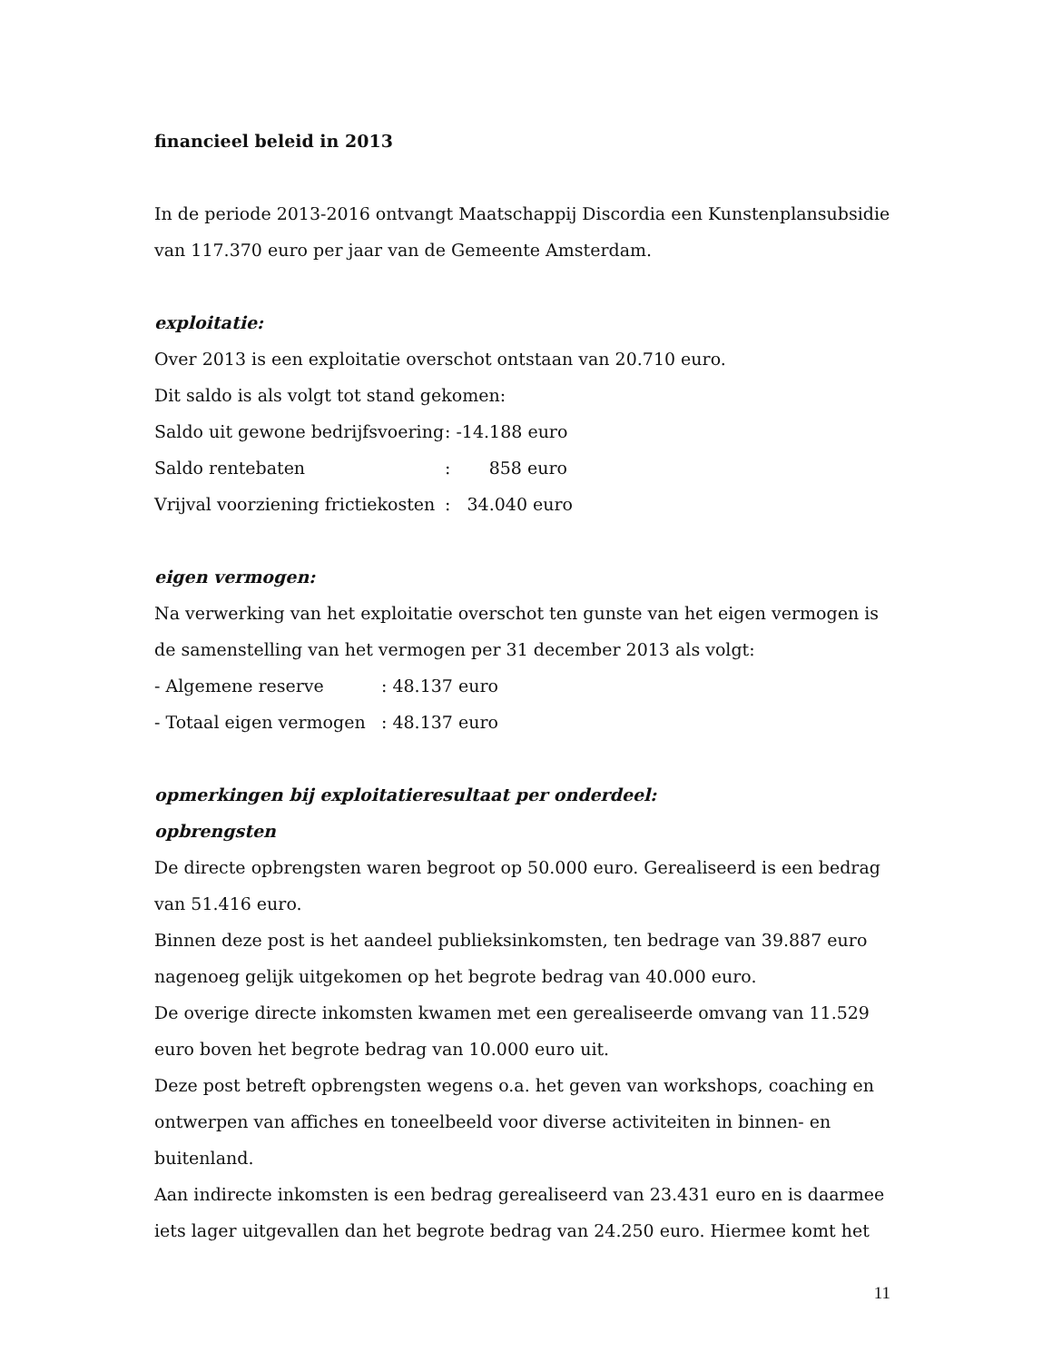financieel beleid in 2013
In de periode 2013-2016 ontvangt Maatschappij Discordia een Kunstenplansubsidie van 117.370 euro per jaar van de Gemeente Amsterdam.
exploitatie:
Over 2013 is een exploitatie overschot ontstaan van 20.710 euro.
Dit saldo is als volgt tot stand gekomen:
Saldo uit gewone bedrijfsvoering: -14.188 euro
Saldo rentebaten: 858 euro
Vrijval voorziening frictiekosten: 34.040 euro
eigen vermogen:
Na verwerking van het exploitatie overschot ten gunste van het eigen vermogen is de samenstelling van het vermogen per 31 december 2013 als volgt:
- Algemene reserve: 48.137 euro
- Totaal eigen vermogen: 48.137 euro
opmerkingen bij exploitatieresultaat per onderdeel:
opbrengsten
De directe opbrengsten waren begroot op 50.000 euro. Gerealiseerd is een bedrag van 51.416 euro.
Binnen deze post is het aandeel publieksinkomsten, ten bedrage van 39.887 euro nagenoeg gelijk uitgekomen op het begrote bedrag van 40.000 euro.
De overige directe inkomsten kwamen met een gerealiseerde omvang van 11.529 euro boven het begrote bedrag van 10.000 euro uit.
Deze post betreft opbrengsten wegens o.a. het geven van workshops, coaching en ontwerpen van affiches en toneelbeeld voor diverse activiteiten in binnen- en buitenland.
Aan indirecte inkomsten is een bedrag gerealiseerd van 23.431 euro en is daarmee iets lager uitgevallen dan het begrote bedrag van 24.250 euro. Hiermee komt het
11